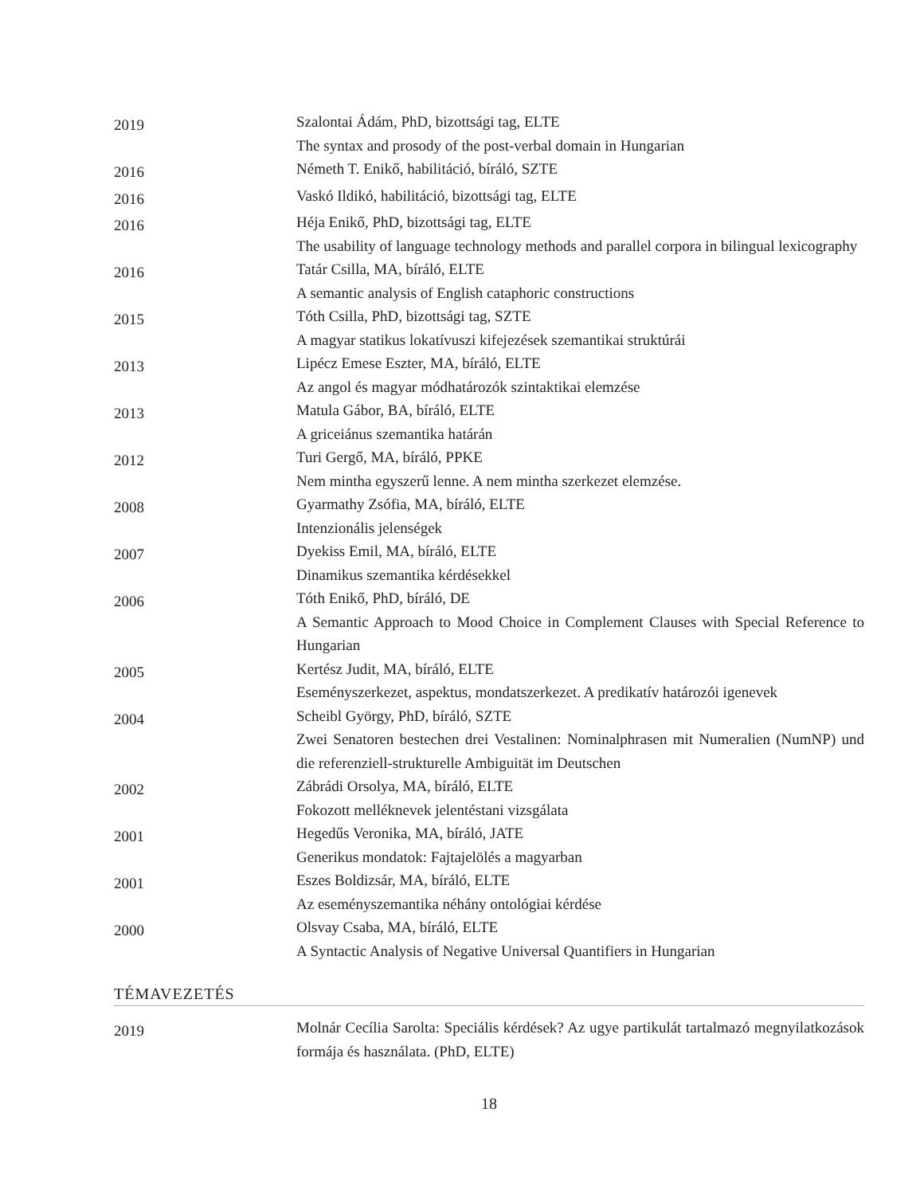| 2019 | Szalontai Ádám, PhD, bizottsági tag, ELTE The syntax and prosody of the post-verbal domain in Hungarian |
| 2016 | Németh T. Enikő, habilitáció, bíráló, SZTE |
| 2016 | Vaskó Ildikó, habilitáció, bizottsági tag, ELTE |
| 2016 | Héja Enikő, PhD, bizottsági tag, ELTE The usability of language technology methods and parallel corpora in bilingual lexicography |
| 2016 | Tatár Csilla, MA, bíráló, ELTE A semantic analysis of English cataphoric constructions |
| 2015 | Tóth Csilla, PhD, bizottsági tag, SZTE A magyar statikus lokatívuszi kifejezések szemantikai struktúrái |
| 2013 | Lipécz Emese Eszter, MA, bíráló, ELTE Az angol és magyar módhatározók szintaktikai elemzése |
| 2013 | Matula Gábor, BA, bíráló, ELTE A griceiánus szemantika határán |
| 2012 | Turi Gergő, MA, bíráló, PPKE Nem mintha egyszerű lenne. A nem mintha szerkezet elemzése. |
| 2008 | Gyarmathy Zsófia, MA, bíráló, ELTE Intenzionális jelenségek |
| 2007 | Dyekiss Emil, MA, bíráló, ELTE Dinamikus szemantika kérdésekkel |
| 2006 | Tóth Enikő, PhD, bíráló, DE A Semantic Approach to Mood Choice in Complement Clauses with Special Reference to Hungarian |
| 2005 | Kertész Judit, MA, bíráló, ELTE Eseményszerkezet, aspektus, mondatszerkezet. A predikatív határozói igenevek |
| 2004 | Scheibl György, PhD, bíráló, SZTE Zwei Senatoren bestechen drei Vestalinen: Nominalphrasen mit Numeralien (NumNP) und die referenziell-strukturelle Ambiguität im Deutschen |
| 2002 | Zábrádi Orsolya, MA, bíráló, ELTE Fokozott melléknevek jelentéstani vizsgálata |
| 2001 | Hegedűs Veronika, MA, bíráló, JATE Generikus mondatok: Fajtajelölés a magyarban |
| 2001 | Eszes Boldizsár, MA, bíráló, ELTE Az eseményszemantika néhány ontológiai kérdése |
| 2000 | Olsvay Csaba, MA, bíráló, ELTE A Syntactic Analysis of Negative Universal Quantifiers in Hungarian |
TÉMAVEZETÉS
| 2019 | Molnár Cecília Sarolta: Speciális kérdések? Az ugye partikulát tartalmazó megnyilatkozások formája és használata. (PhD, ELTE) |
18